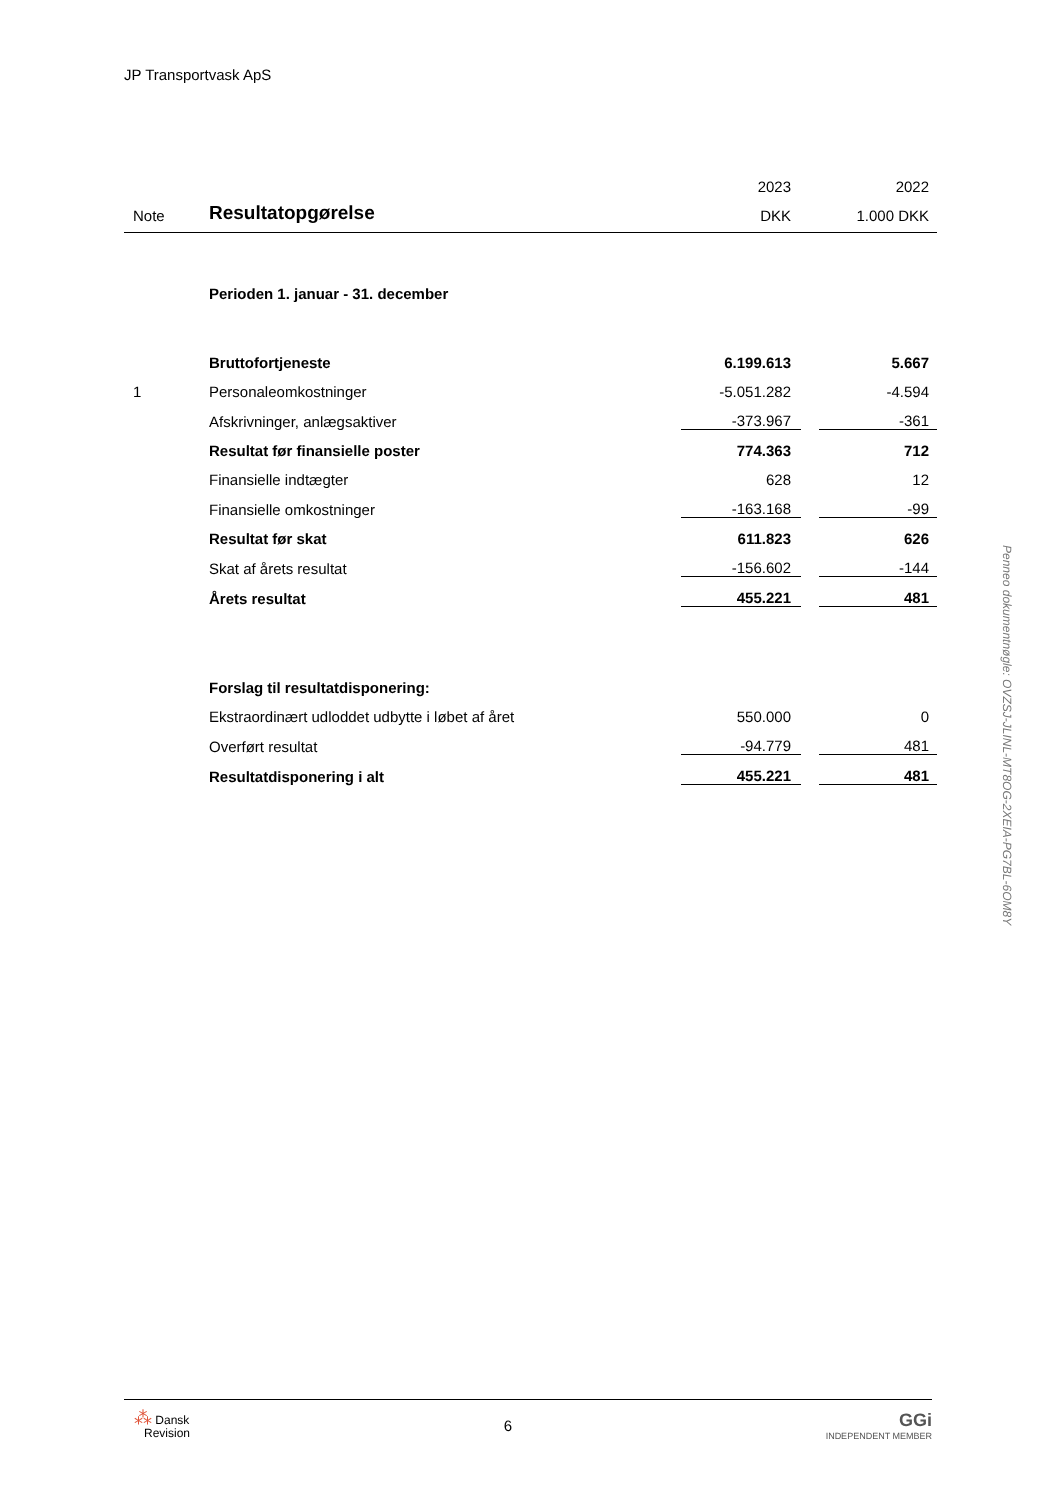JP Transportvask ApS
| | | 2023 | | 2022 |
| Note | Resultatopgørelse | DKK | | 1.000 DKK |
| | Perioden 1. januar - 31. december | | | |
| | Bruttofortjeneste | 6.199.613 | | 5.667 |
| 1 | Personaleomkostninger | -5.051.282 | | -4.594 |
| | Afskrivninger, anlægsaktiver | -373.967 | | -361 |
| | Resultat før finansielle poster | 774.363 | | 712 |
| | Finansielle indtægter | 628 | | 12 |
| | Finansielle omkostninger | -163.168 | | -99 |
| | Resultat før skat | 611.823 | | 626 |
| | Skat af årets resultat | -156.602 | | -144 |
| | Årets resultat | 455.221 | | 481 |
| | Forslag til resultatdisponering: | | | |
| | Ekstraordinært udloddet udbytte i løbet af året | 550.000 | | 0 |
| | Overført resultat | -94.779 | | 481 |
| | Resultatdisponering i alt | 455.221 | | 481 |
⁂ Dansk
Revision
6
GGi
INDEPENDENT MEMBER
Penneo dokumentnøgle: OVZSJ-JLINL-MT8OG-2XEIA-PG7BL-6OM8Y